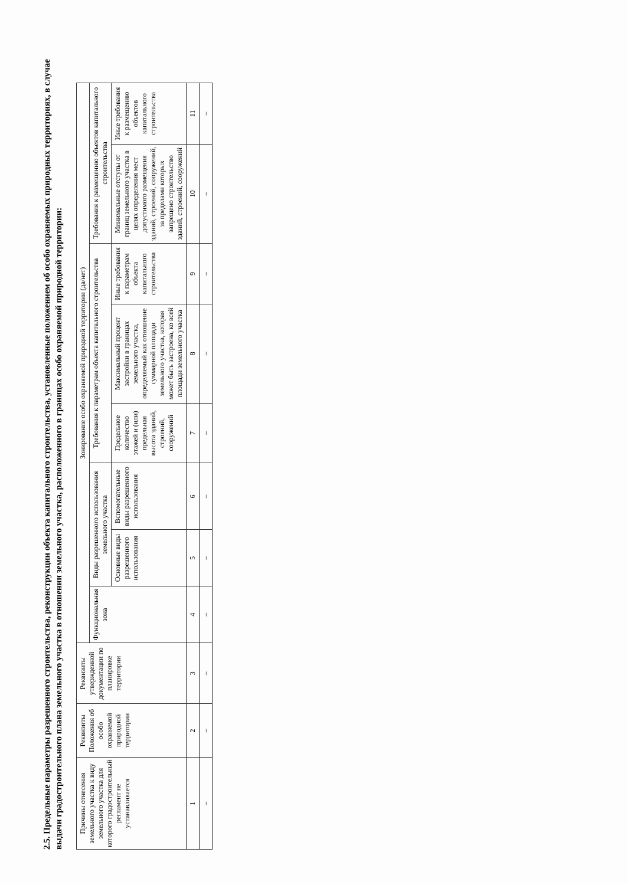2.5. Предельные параметры разрешенного строительства, реконструкции объекта капитального строительства, установленные положением об особо охраняемых природных территориях, в случае выдачи градостроительного плана земельного участка в отношении земельного участка, расположенного в границах особо охраняемой природной территории:
| Причины отнесения земельного участка к виду земельного участка для которого градостроительный регламент не устанавливается | Реквизиты Положения об особо охраняемой природной территории | Реквизиты утвержденной документации по планировке территории | Зонирование особо охраняемой природной территории (да/нет) | | | | | | | |
| --- | --- | --- | --- | --- | --- | --- | --- | --- | --- | --- |
| | | | Функциональная зона | Виды разрешенного использования земельного участка | | Требования к параметрам объекта капитального строительства | | | Требования к размещению объектов капитального строительства | |
| | | | | Основные виды разрешенного использования | Вспомогательные виды разрешенного использования | Предельное количество этажей и (или) предельная высота зданий, строений, сооружений | Максимальный процент застройки в границах земельного участка, определяемый как отношение суммарной площади земельного участка, которая может быть застроена, ко всей площади земельного участка | Иные требования к параметрам объекта капитального строительства | Минимальные отступы от границ земельного участка в целях определения мест допустимого размещения зданий, строений, сооружений, за пределами которых запрещено строительство зданий, строений, сооружений | Иные требования к размещению объектов капитального строительства |
| 1 | 2 | 3 | 4 | 5 | 6 | 7 | 8 | 9 | 10 | 11 |
| – | – | – | – | – | – | – | – | – | – | – |